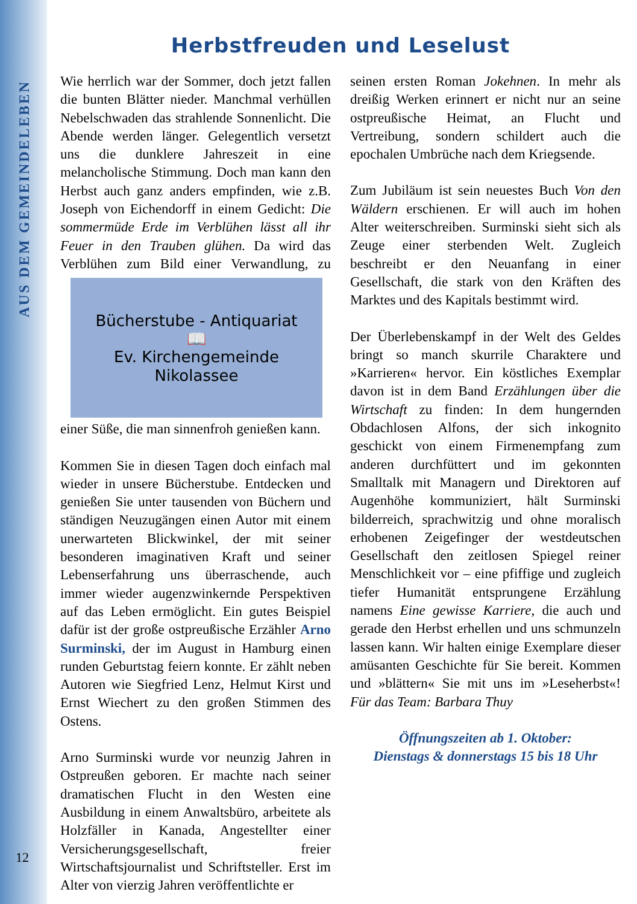AUS DEM GEMEINDELEBEN
Herbstfreuden und Leselust
Wie herrlich war der Sommer, doch jetzt fallen die bunten Blätter nieder. Manchmal verhüllen Nebelschwaden das strahlende Sonnenlicht. Die Abende werden länger. Gelegentlich versetzt uns die dunklere Jahreszeit in eine melancholische Stimmung. Doch man kann den Herbst auch ganz anders empfinden, wie z.B. Joseph von Eichendorff in einem Gedicht: Die sommermüde Erde im Verblühen lässt all ihr Feuer in den Trauben glühen. Da wird das Verblühen zum Bild einer
Bücherstube - Antiquariat
📖
Ev. Kirchengemeinde Nikolassee
Verwandlung, zu einer Süße, die man sinnenfroh genießen kann.
Kommen Sie in diesen Tagen doch einfach mal wieder in unsere Bücherstube. Entdecken und genießen Sie unter tausenden von Büchern und ständigen Neuzugängen einen Autor mit einem unerwarteten Blickwinkel, der mit seiner besonderen imaginativen Kraft und seiner Lebenserfahrung uns überraschende, auch immer wieder augenzwinkernde Perspektiven auf das Leben ermöglicht. Ein gutes Beispiel dafür ist der große ostpreußische Erzähler Arno Surminski, der im August in Hamburg einen runden Geburtstag feiern konnte. Er zählt neben Autoren wie Siegfried Lenz, Helmut Kirst und Ernst Wiechert zu den großen Stimmen des Ostens.
Arno Surminski wurde vor neunzig Jahren in Ostpreußen geboren. Er machte nach seiner dramatischen Flucht in den Westen eine Ausbildung in einem Anwaltsbüro, arbeitete als Holzfäller in Kanada, Angestellter einer Versicherungsgesellschaft, freier Wirtschaftsjournalist und Schriftsteller. Erst im Alter von vierzig Jahren veröffentlichte er
seinen ersten Roman Jokehnen. In mehr als dreißig Werken erinnert er nicht nur an seine ostpreußische Heimat, an Flucht und Vertreibung, sondern schildert auch die epochalen Umbrüche nach dem Kriegsende.
Zum Jubiläum ist sein neuestes Buch Von den Wäldern erschienen. Er will auch im hohen Alter weiterschreiben. Surminski sieht sich als Zeuge einer sterbenden Welt. Zugleich beschreibt er den Neuanfang in einer Gesellschaft, die stark von den Kräften des Marktes und des Kapitals bestimmt wird.
Der Überlebenskampf in der Welt des Geldes bringt so manch skurrile Charaktere und »Karrieren« hervor. Ein köstliches Exemplar davon ist in dem Band Erzählungen über die Wirtschaft zu finden: In dem hungernden Obdachlosen Alfons, der sich inkognito geschickt von einem Firmenempfang zum anderen durchfüttert und im gekonnten Smalltalk mit Managern und Direktoren auf Augenhöhe kommuniziert, hält Surminski bilderreich, sprachwitzig und ohne moralisch erhobenen Zeigefinger der westdeutschen Gesellschaft den zeitlosen Spiegel reiner Menschlichkeit vor – eine pfiffige und zugleich tiefer Humanität entsprungene Erzählung namens Eine gewisse Karriere, die auch und gerade den Herbst erhellen und uns schmunzeln lassen kann. Wir halten einige Exemplare dieser amüsanten Geschichte für Sie bereit. Kommen und »blättern« Sie mit uns im »Leseherbst«! Für das Team: Barbara Thuy
Öffnungszeiten ab 1. Oktober:
Dienstags & donnerstags 15 bis 18 Uhr
12